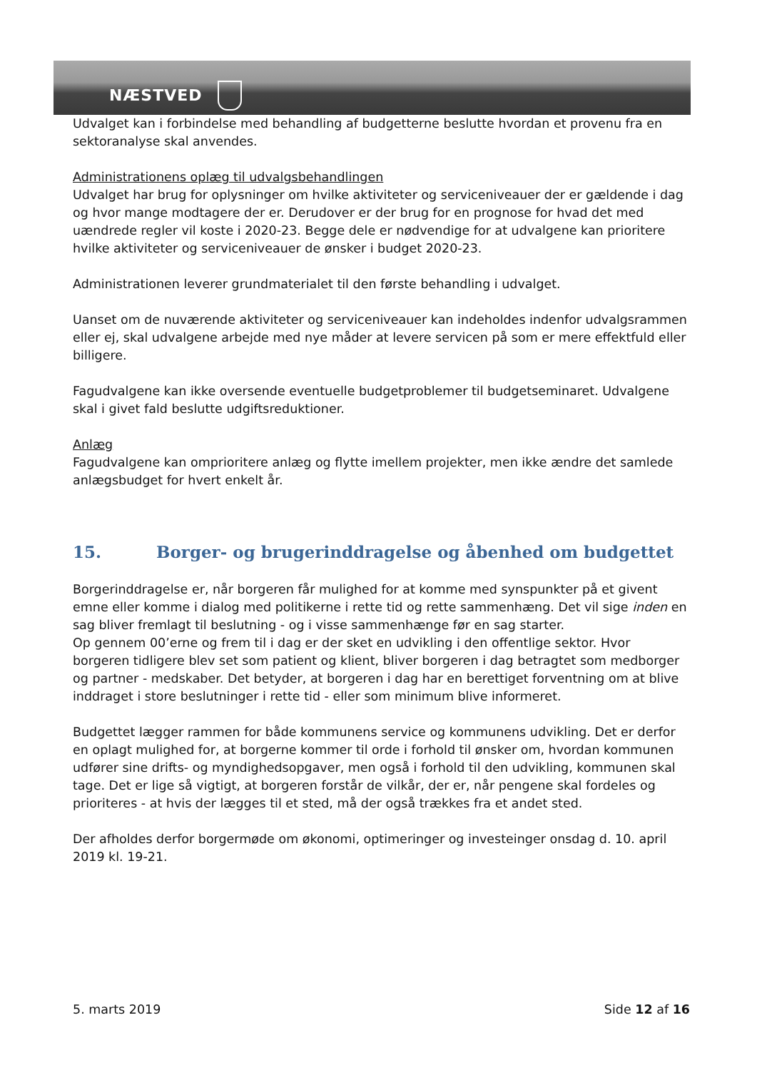NÆSTVED
Udvalget kan i forbindelse med behandling af budgetterne beslutte hvordan et provenu fra en sektoranalyse skal anvendes.
Administrationens oplæg til udvalgsbehandlingen
Udvalget har brug for oplysninger om hvilke aktiviteter og serviceniveauer der er gældende i dag og hvor mange modtagere der er. Derudover er der brug for en prognose for hvad det med uændrede regler vil koste i 2020-23. Begge dele er nødvendige for at udvalgene kan prioritere hvilke aktiviteter og serviceniveauer de ønsker i budget 2020-23.
Administrationen leverer grundmaterialet til den første behandling i udvalget.
Uanset om de nuværende aktiviteter og serviceniveauer kan indeholdes indenfor udvalgsrammen eller ej, skal udvalgene arbejde med nye måder at levere servicen på som er mere effektfuld eller billigere.
Fagudvalgene kan ikke oversende eventuelle budgetproblemer til budgetseminaret. Udvalgene skal i givet fald beslutte udgiftsreduktioner.
Anlæg
Fagudvalgene kan omprioritere anlæg og flytte imellem projekter, men ikke ændre det samlede anlægsbudget for hvert enkelt år.
15. Borger- og brugerinddragelse og åbenhed om budgettet
Borgerinddragelse er, når borgeren får mulighed for at komme med synspunkter på et givent emne eller komme i dialog med politikerne i rette tid og rette sammenhæng. Det vil sige inden en sag bliver fremlagt til beslutning - og i visse sammenhænge før en sag starter.
Op gennem 00’erne og frem til i dag er der sket en udvikling i den offentlige sektor. Hvor borgeren tidligere blev set som patient og klient, bliver borgeren i dag betragtet som medborger og partner - medskaber. Det betyder, at borgeren i dag har en berettiget forventning om at blive inddraget i store beslutninger i rette tid - eller som minimum blive informeret.
Budgettet lægger rammen for både kommunens service og kommunens udvikling. Det er derfor en oplagt mulighed for, at borgerne kommer til orde i forhold til ønsker om, hvordan kommunen udfører sine drifts- og myndighedsopgaver, men også i forhold til den udvikling, kommunen skal tage. Det er lige så vigtigt, at borgeren forstår de vilkår, der er, når pengene skal fordeles og prioriteres - at hvis der lægges til et sted, må der også trækkes fra et andet sted.
Der afholdes derfor borgermøde om økonomi, optimeringer og investeinger onsdag d. 10. april 2019 kl. 19-21.
5. marts 2019 Side 12 af 16